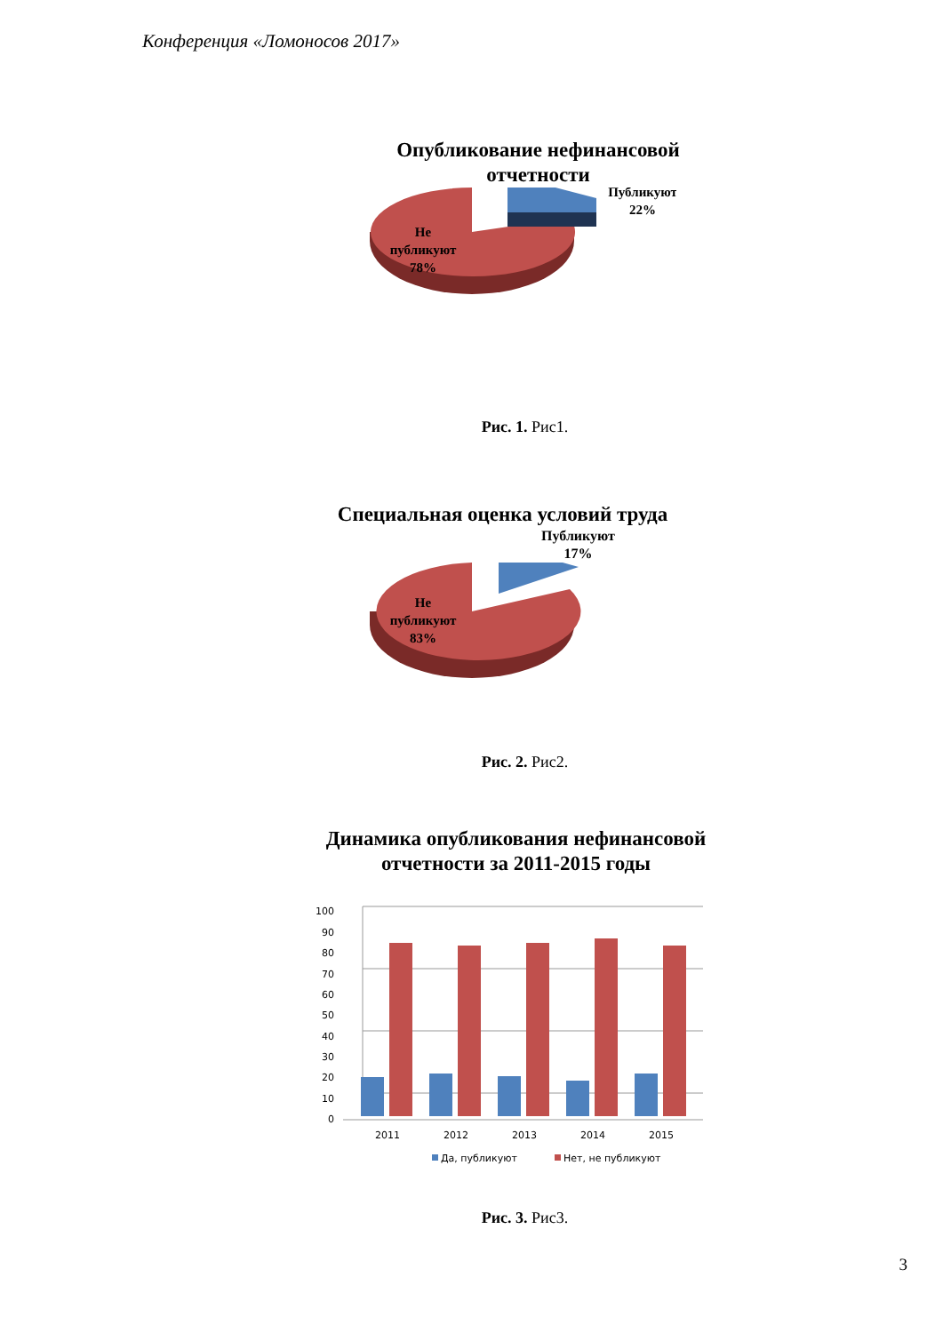Конференция «Ломоносов 2017»
Опубликование нефинансовой
отчетности
Не
публикуют
78%
Публикуют
22%
Рис. 1. Рис1.
Специальная оценка условий труда
Публикуют
17%
Не
публикуют
83%
Рис. 2. Рис2.
Динамика опубликования нефинансовой
отчетности за 2011-2015 годы
0
10
20
30
40
50
60
70
80
90
100
2011
2012
2013
2014
2015
Да, публикуют
Нет, не публикуют
Рис. 3. Рис3.
3